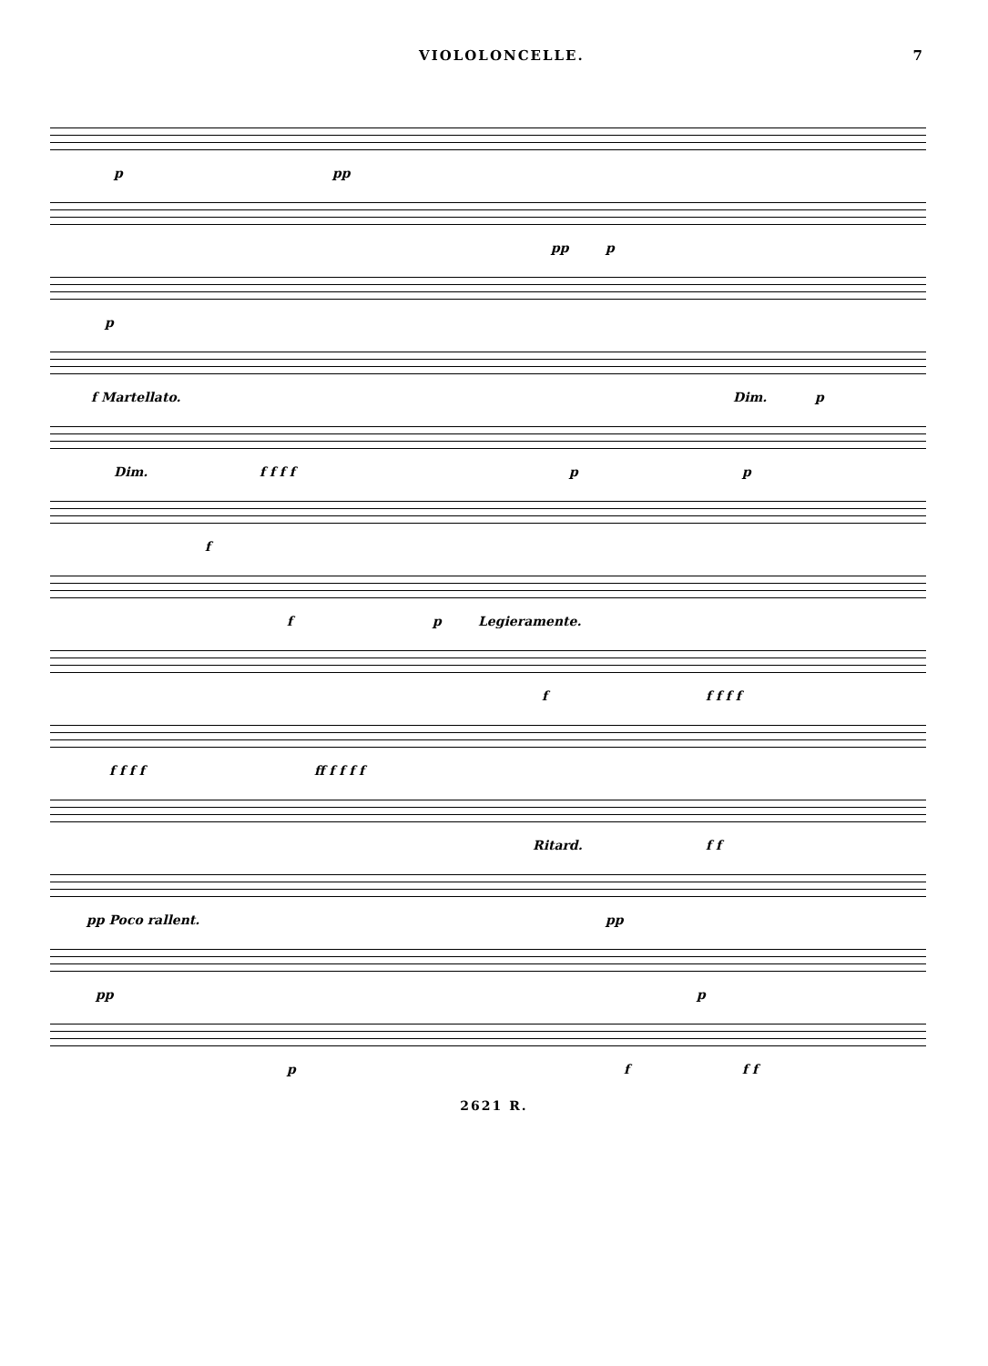VIOLOLONCELLE. 7
p pp
pp p
p
f Martellato. Dim. p
Dim. f f f f p p
f
f p Legieramente.
f f f f f
f f f f ff f f f f
Ritard. f f
pp Poco rallent. pp
pp p
p f f f
2621 R.